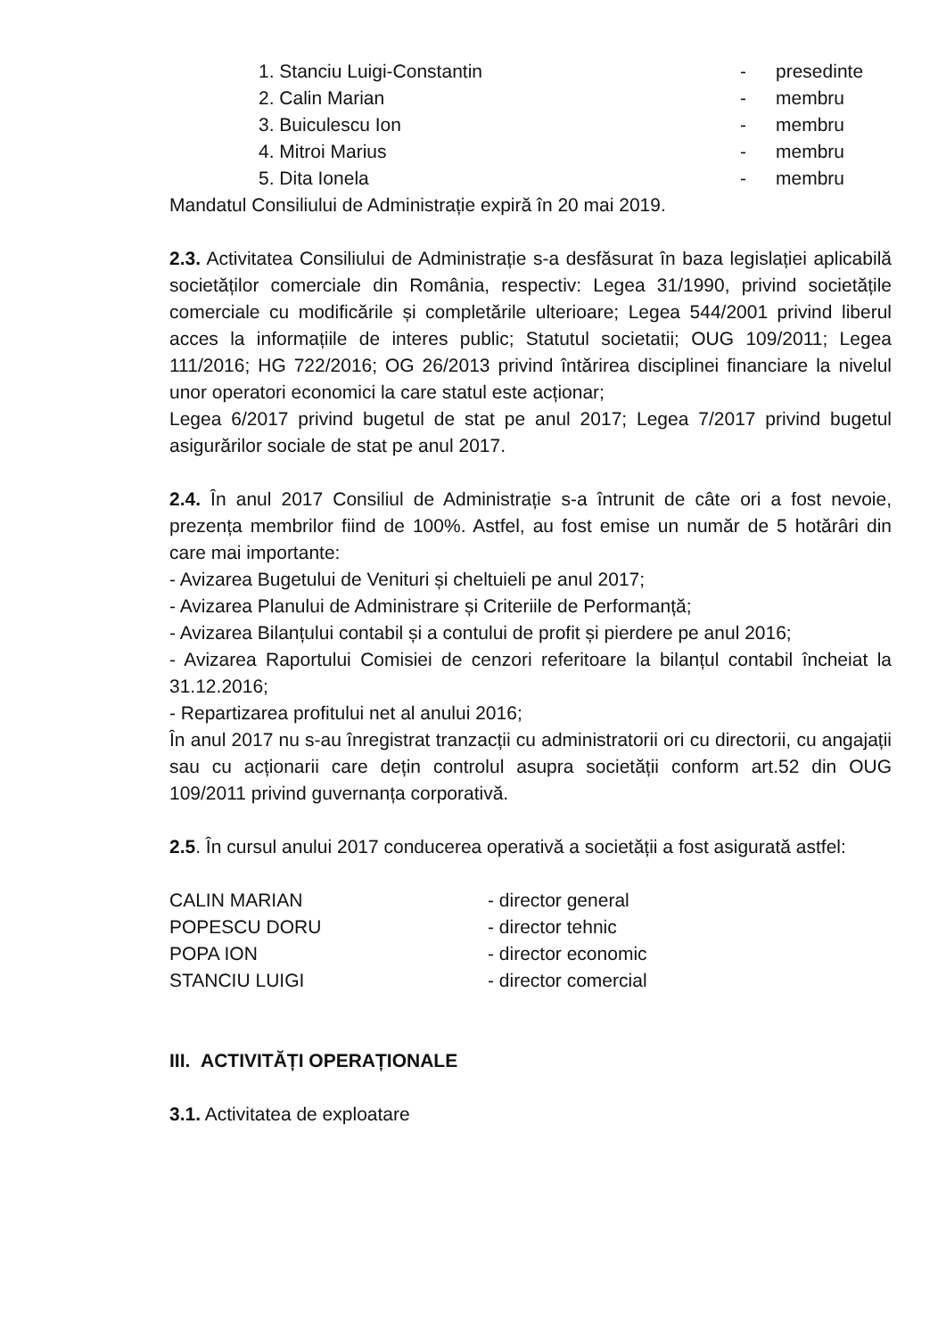1. Stanciu Luigi-Constantin - presedinte
2. Calin Marian - membru
3. Buiculescu Ion - membru
4. Mitroi Marius - membru
5. Dita Ionela - membru
Mandatul Consiliului de Administrație expiră în 20 mai 2019.
2.3. Activitatea Consiliului de Administrație s-a desfăsurat în baza legislației aplicabilă societăților comerciale din România, respectiv: Legea 31/1990, privind societățile comerciale cu modificările și completările ulterioare; Legea 544/2001 privind liberul acces la informațiile de interes public; Statutul societatii; OUG 109/2011; Legea 111/2016; HG 722/2016; OG 26/2013 privind întărirea disciplinei financiare la nivelul unor operatori economici la care statul este acționar;
Legea 6/2017 privind bugetul de stat pe anul 2017; Legea 7/2017 privind bugetul asigurărilor sociale de stat pe anul 2017.
2.4. În anul 2017 Consiliul de Administrație s-a întrunit de câte ori a fost nevoie, prezența membrilor fiind de 100%. Astfel, au fost emise un număr de 5 hotărâri din care mai importante:
- Avizarea Bugetului de Venituri și cheltuieli pe anul 2017;
- Avizarea Planului de Administrare și Criteriile de Performanță;
- Avizarea Bilanțului contabil și a contului de profit și pierdere pe anul 2016;
- Avizarea Raportului Comisiei de cenzori referitoare la bilanțul contabil încheiat la 31.12.2016;
- Repartizarea profitului net al anului 2016;
În anul 2017 nu s-au înregistrat tranzacții cu administratorii ori cu directorii, cu angajații sau cu acționarii care dețin controlul asupra societății conform art.52 din OUG 109/2011 privind guvernanța corporativă.
2.5. În cursul anului 2017 conducerea operativă a societății a fost asigurată astfel:
CALIN MARIAN - director general
POPESCU DORU - director tehnic
POPA ION - director economic
STANCIU LUIGI - director comercial
III. ACTIVITĂȚI OPERAȚIONALE
3.1. Activitatea de exploatare